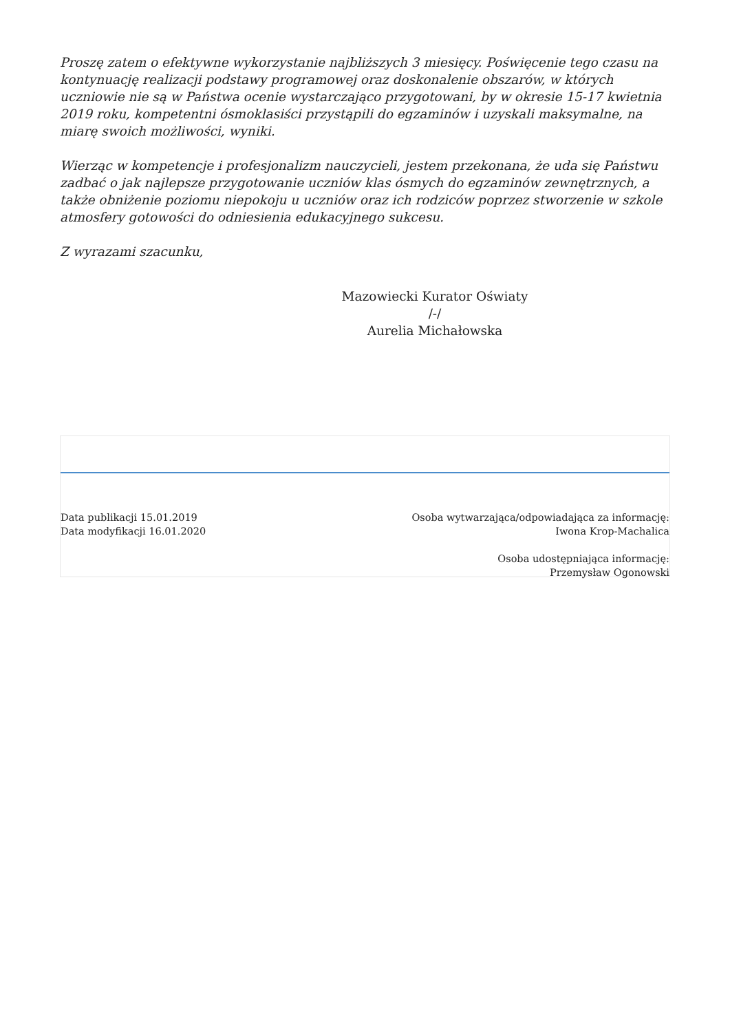Proszę zatem o efektywne wykorzystanie najbliższych 3 miesięcy. Poświęcenie tego czasu na kontynuację realizacji podstawy programowej oraz doskonalenie obszarów, w których uczniowie nie są w Państwa ocenie wystarczająco przygotowani, by w okresie 15-17 kwietnia 2019 roku, kompetentni ósmoklasiści przystąpili do egzaminów i uzyskali maksymalne, na miarę swoich możliwości, wyniki.
Wierząc w kompetencje i profesjonalizm nauczycieli, jestem przekonana, że uda się Państwu zadbać o jak najlepsze przygotowanie uczniów klas ósmych do egzaminów zewnętrznych, a także obniżenie poziomu niepokoju u uczniów oraz ich rodziców poprzez stworzenie w szkole atmosfery gotowości do odniesienia edukacyjnego sukcesu.
Z wyrazami szacunku,
Mazowiecki Kurator Oświaty
/-/
Aurelia Michałowska
Data publikacji 15.01.2019
Data modyfikacji 16.01.2020
Osoba wytwarzająca/odpowiadająca za informację:
Iwona Krop-Machalica
Osoba udostępniająca informację:
Przemysław Ogonowski